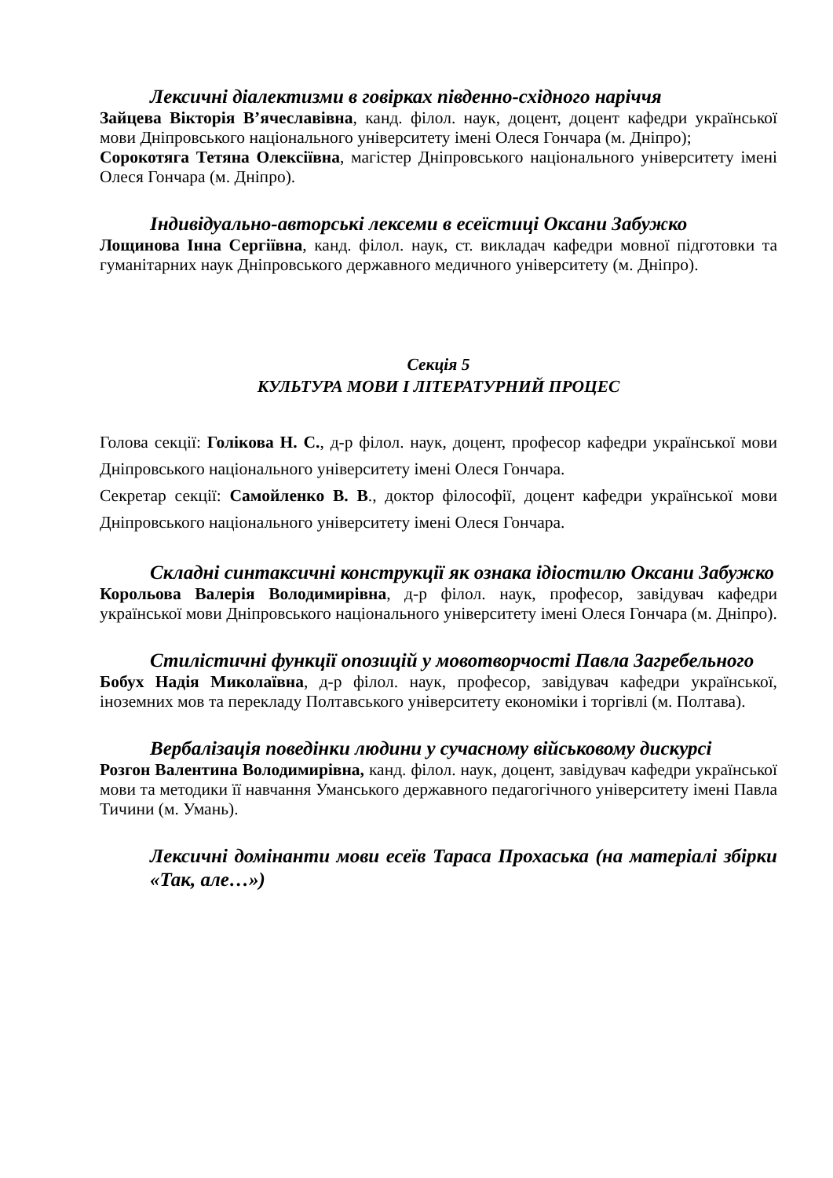Лексичні діалектизми в говірках південно-східного наріччя
Зайцева Вікторія В’ячеславівна, канд. філол. наук, доцент, доцент кафедри української мови Дніпровського національного університету імені Олеся Гончара (м. Дніпро);
Сорокотяга Тетяна Олексіївна, магістер Дніпровського національного університету імені Олеся Гончара (м. Дніпро).
Індивідуально-авторські лексеми в есеїстиці Оксани Забужко
Лощинова Інна Сергіївна, канд. філол. наук, ст. викладач кафедри мовної підготовки та гуманітарних наук Дніпровського державного медичного університету (м. Дніпро).
Секція 5
КУЛЬТУРА МОВИ І ЛІТЕРАТУРНИЙ ПРОЦЕС
Голова секції: Голікова Н. С., д-р філол. наук, доцент, професор кафедри української мови Дніпровського національного університету імені Олеся Гончара.
Секретар секції: Самойленко В. В., доктор філософії, доцент кафедри української мови Дніпровського національного університету імені Олеся Гончара.
Складні синтаксичні конструкції як ознака ідіостилю Оксани Забужко
Корольова Валерія Володимирівна, д-р філол. наук, професор, завідувач кафедри української мови Дніпровського національного університету імені Олеся Гончара (м. Дніпро).
Стилістичні функції опозицій у мовотворчості Павла Загребельного
Бобух Надія Миколаївна, д-р філол. наук, професор, завідувач кафедри української, іноземних мов та перекладу Полтавського університету економіки і торгівлі (м. Полтава).
Вербалізація поведінки людини у сучасному військовому дискурсі
Розгон Валентина Володимирівна, канд. філол. наук, доцент, завідувач кафедри української мови та методики її навчання Уманського державного педагогічного університету імені Павла Тичини (м. Умань).
Лексичні домінанти мови есеїв Тараса Прохаська (на матеріалі збірки «Так, але…»)